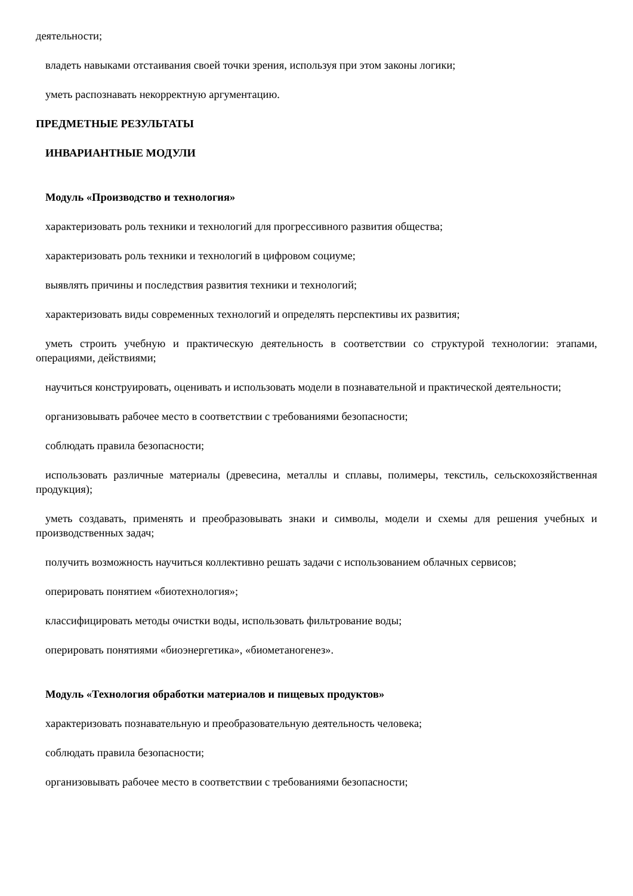деятельности;
владеть навыками отстаивания своей точки зрения, используя при этом законы логики;
уметь распознавать некорректную аргументацию.
ПРЕДМЕТНЫЕ РЕЗУЛЬТАТЫ
ИНВАРИАНТНЫЕ МОДУЛИ
Модуль «Производство и технология»
характеризовать роль техники и технологий для прогрессивного развития общества;
характеризовать роль техники и технологий в цифровом социуме;
выявлять причины и последствия развития техники и технологий;
характеризовать виды современных технологий и определять перспективы их развития;
уметь строить учебную и практическую деятельность в соответствии со структурой технологии: этапами, операциями, действиями;
научиться конструировать, оценивать и использовать модели в познавательной и практической деятельности;
организовывать рабочее место в соответствии с требованиями безопасности;
соблюдать правила безопасности;
использовать различные материалы (древесина, металлы и сплавы, полимеры, текстиль, сельскохозяйственная продукция);
уметь создавать, применять и преобразовывать знаки и символы, модели и схемы для решения учебных и производственных задач;
получить возможность научиться коллективно решать задачи с использованием облачных сервисов;
оперировать понятием «биотехнология»;
классифицировать методы очистки воды, использовать фильтрование воды;
оперировать понятиями «биоэнергетика», «биометаногенез».
Модуль «Технология обработки материалов и пищевых продуктов»
характеризовать познавательную и преобразовательную деятельность человека;
соблюдать правила безопасности;
организовывать рабочее место в соответствии с требованиями безопасности;